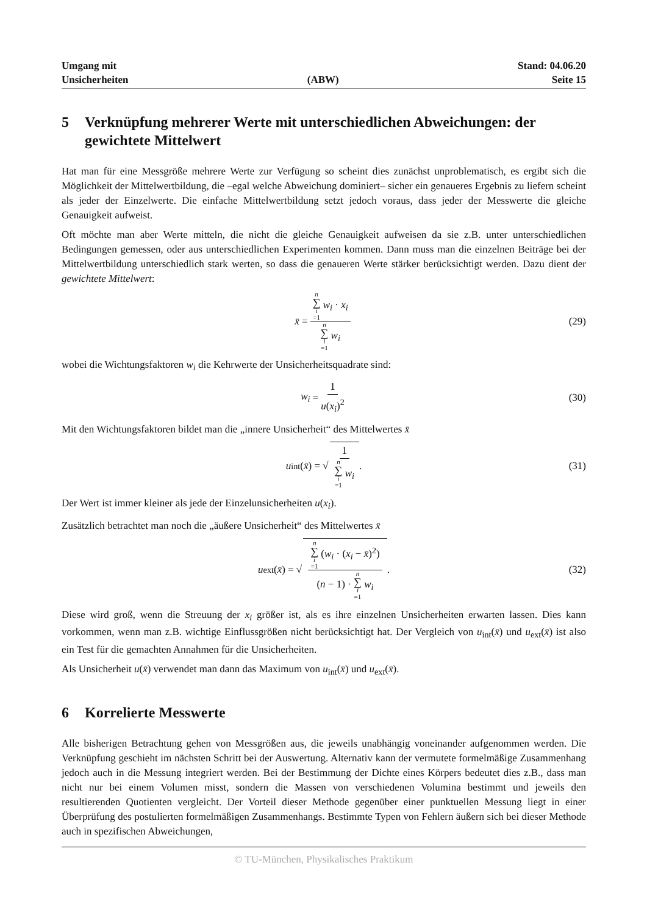Umgang mit
Unsicherheiten
(ABW) Stand: 04.06.20
Seite 15
5 Verknüpfung mehrerer Werte mit unterschiedlichen Abweichungen: der gewichtete Mittelwert
Hat man für eine Messgröße mehrere Werte zur Verfügung so scheint dies zunächst unproblematisch, es ergibt sich die Möglichkeit der Mittelwertbildung, die –egal welche Abweichung dominiert– sicher ein genaueres Ergebnis zu liefern scheint als jeder der Einzelwerte. Die einfache Mittelwertbildung setzt jedoch voraus, dass jeder der Messwerte die gleiche Genauigkeit aufweist.
Oft möchte man aber Werte mitteln, die nicht die gleiche Genauigkeit aufweisen da sie z.B. unter unterschiedlichen Bedingungen gemessen, oder aus unterschiedlichen Experimenten kommen. Dann muss man die einzelnen Beiträge bei der Mittelwertbildung unterschiedlich stark werten, so dass die genaueren Werte stärker berücksichtigt werden. Dazu dient der gewichtete Mittelwert:
x̄ = n ∑ i =1 w<sub>i</sub> · x<sub>i</sub> n ∑ i =1 w<sub>i</sub> (29)
wobei die Wichtungsfaktoren w<sub>i</sub> die Kehrwerte der Unsicherheitsquadrate sind:
w<sub>i</sub> = 1 u(x<sub>i</sub>)<sup>2</sup> (30)
Mit den Wichtungsfaktoren bildet man die „innere Unsicherheit“ des Mittelwertes x̄
u<sub>int</sub>(x̄) = √ 1 n ∑ i =1 w<sub>i</sub>. (31)
Der Wert ist immer kleiner als jede der Einzelunsicherheiten u(x<sub>i</sub>).
Zusätzlich betrachtet man noch die „äußere Unsicherheit“ des Mittelwertes x̄
u<sub>ext</sub>(x̄) = √ n ∑ i =1 (w<sub>i</sub> · (x<sub>i</sub> − x̄)<sup>2</sup>) (n − 1) · n ∑ i =1 w<sub>i</sub>. (32)
Diese wird groß, wenn die Streuung der x<sub>i</sub> größer ist, als es ihre einzelnen Unsicherheiten erwarten lassen. Dies kann vorkommen, wenn man z.B. wichtige Einflussgrößen nicht berücksichtigt hat. Der Vergleich von u<sub>int</sub>(x̄) und u<sub>ext</sub>(x̄) ist also ein Test für die gemachten Annahmen für die Unsicherheiten.
Als Unsicherheit u(x̄) verwendet man dann das Maximum von u<sub>int</sub>(x̄) und u<sub>ext</sub>(x̄).
6 Korrelierte Messwerte
Alle bisherigen Betrachtung gehen von Messgrößen aus, die jeweils unabhängig voneinander aufgenommen werden. Die Verknüpfung geschieht im nächsten Schritt bei der Auswertung. Alternativ kann der vermutete formelmäßige Zusammenhang jedoch auch in die Messung integriert werden. Bei der Bestimmung der Dichte eines Körpers bedeutet dies z.B., dass man nicht nur bei einem Volumen misst, sondern die Massen von verschiedenen Volumina bestimmt und jeweils den resultierenden Quotienten vergleicht. Der Vorteil dieser Methode gegenüber einer punktuellen Messung liegt in einer Überprüfung des postulierten formelmäßigen Zusammenhangs. Bestimmte Typen von Fehlern äußern sich bei dieser Methode auch in spezifischen Abweichungen,
© TU-München, Physikalisches Praktikum